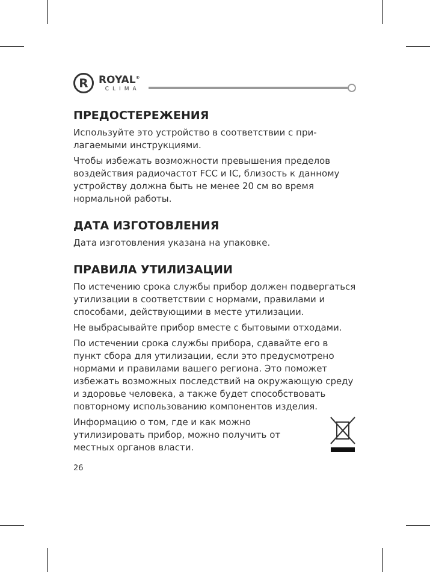R
ROYAL<sup>®</sup>
CLIMA
ПРЕДОСТЕРЕЖЕНИЯ
Используйте это устройство в соответствии с при­лагаемыми инструкциями.
Чтобы избежать возможности превышения пре­делов воздействия радиочастот FCC и IC, близость к данному устройству должна быть не менее 20 см во время нормальной работы.
ДАТА ИЗГОТОВЛЕНИЯ
Дата изготовления указана на упаковке.
ПРАВИЛА УТИЛИЗАЦИИ
По истечению срока службы прибор должен под­вергаться утилизации в соответствии с нормами, правилами и способами, действующими в месте утилизации.
Не выбрасывайте прибор вместе с бытовыми отходами.
По истечении срока службы прибора, сдавайте его в пункт сбора для утилизации, если это предусмо­трено нормами и правилами вашего региона. Это поможет избежать возможных последствий на окружающую среду и здоровье человека, а также будет способствовать повторному использованию компонентов изделия.
Информацию о том, где и как можно утилизировать прибор, можно получить от местных органов власти.
26